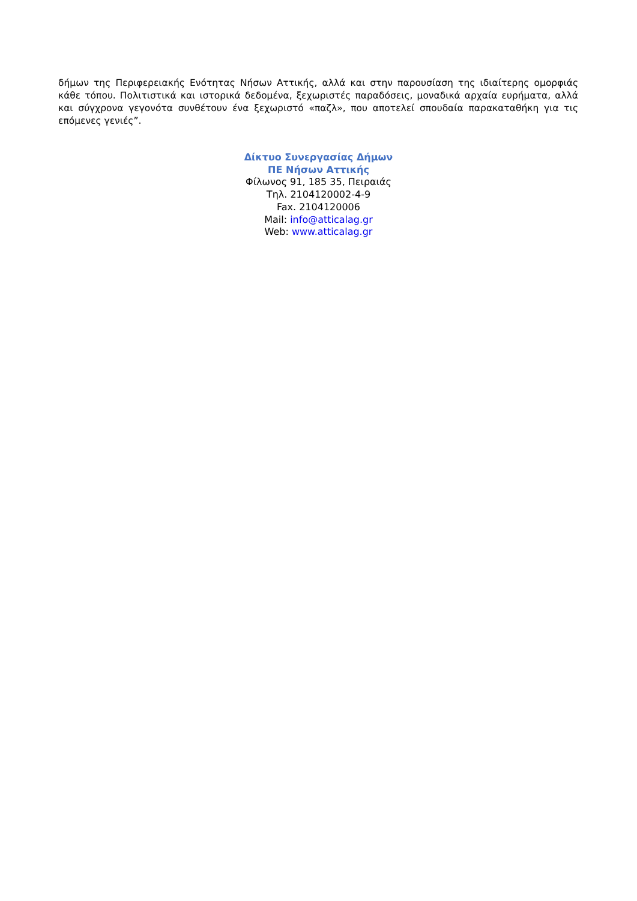δήμων της Περιφερειακής Ενότητας Νήσων Αττικής, αλλά και στην παρουσίαση της ιδιαίτερης ομορφιάς κάθε τόπου. Πολιτιστικά και ιστορικά δεδομένα, ξεχωριστές παραδόσεις, μοναδικά αρχαία ευρήματα, αλλά και σύγχρονα γεγονότα συνθέτουν ένα ξεχωριστό «παζλ», που αποτελεί σπουδαία παρακαταθήκη για τις επόμενες γενιές”.
Δίκτυο Συνεργασίας Δήμων
ΠΕ Νήσων Αττικής
Φίλωνος 91, 185 35, Πειραιάς
Τηλ. 2104120002-4-9
Fax. 2104120006
Mail: info@atticalag.gr
Web: www.atticalag.gr